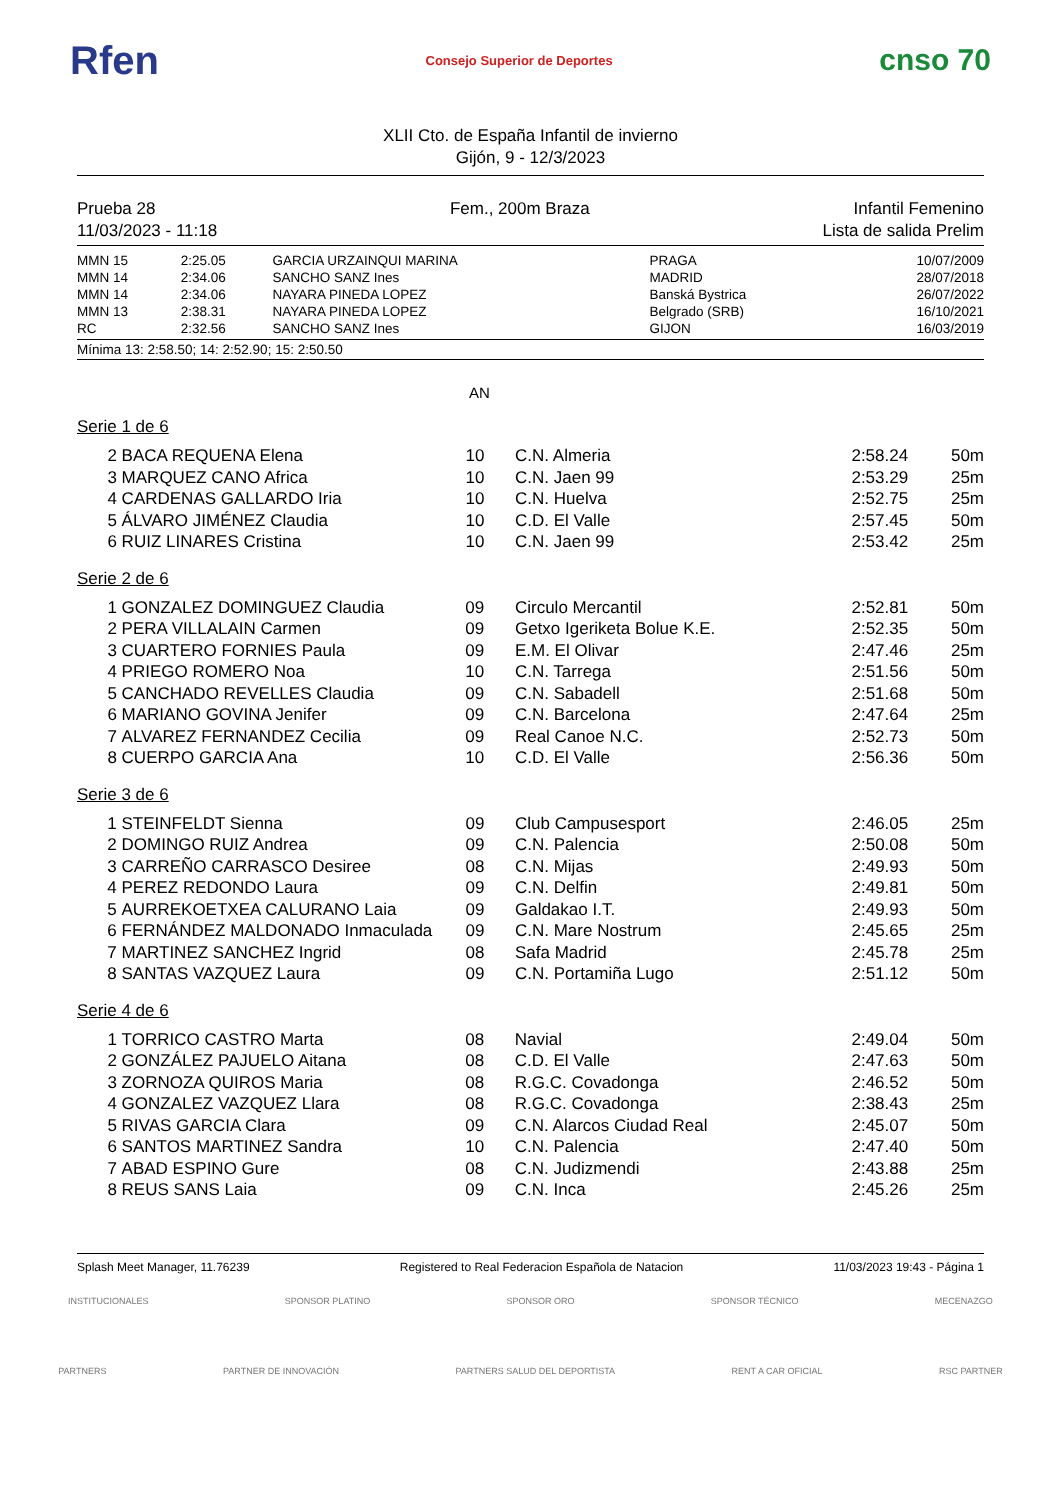Rfen Consejo Superior de Deportes cnso 70
XLII Cto. de España Infantil de invierno
Gijón, 9 - 12/3/2023
Prueba 28
11/03/2023 - 11:18
Fem., 200m Braza Infantil Femenino
Lista de salida Prelim
| MMN 15 | 2:25.05 | GARCIA URZAINQUI MARINA | PRAGA | 10/07/2009 |
| MMN 14 | 2:34.06 | SANCHO SANZ Ines | MADRID | 28/07/2018 |
| MMN 14 | 2:34.06 | NAYARA PINEDA LOPEZ | Banská Bystrica | 26/07/2022 |
| MMN 13 | 2:38.31 | NAYARA PINEDA LOPEZ | Belgrado (SRB) | 16/10/2021 |
| RC | 2:32.56 | SANCHO SANZ Ines | GIJON | 16/03/2019 |
Mínima 13: 2:58.50; 14: 2:52.90; 15: 2:50.50
AN
Serie 1 de 6
| 2 | BACA REQUENA Elena | 10 | C.N. Almeria | 2:58.24 | 50m |
| 3 | MARQUEZ CANO Africa | 10 | C.N. Jaen 99 | 2:53.29 | 25m |
| 4 | CARDENAS GALLARDO Iria | 10 | C.N. Huelva | 2:52.75 | 25m |
| 5 | ÁLVARO JIMÉNEZ Claudia | 10 | C.D. El Valle | 2:57.45 | 50m |
| 6 | RUIZ LINARES Cristina | 10 | C.N. Jaen 99 | 2:53.42 | 25m |
Serie 2 de 6
| 1 | GONZALEZ DOMINGUEZ Claudia | 09 | Circulo Mercantil | 2:52.81 | 50m |
| 2 | PERA VILLALAIN Carmen | 09 | Getxo Igeriketa Bolue K.E. | 2:52.35 | 50m |
| 3 | CUARTERO FORNIES Paula | 09 | E.M. El Olivar | 2:47.46 | 25m |
| 4 | PRIEGO ROMERO Noa | 10 | C.N. Tarrega | 2:51.56 | 50m |
| 5 | CANCHADO REVELLES Claudia | 09 | C.N. Sabadell | 2:51.68 | 50m |
| 6 | MARIANO GOVINA Jenifer | 09 | C.N. Barcelona | 2:47.64 | 25m |
| 7 | ALVAREZ FERNANDEZ Cecilia | 09 | Real Canoe N.C. | 2:52.73 | 50m |
| 8 | CUERPO GARCIA Ana | 10 | C.D. El Valle | 2:56.36 | 50m |
Serie 3 de 6
| 1 | STEINFELDT Sienna | 09 | Club Campusesport | 2:46.05 | 25m |
| 2 | DOMINGO RUIZ Andrea | 09 | C.N. Palencia | 2:50.08 | 50m |
| 3 | CARREÑO CARRASCO Desiree | 08 | C.N. Mijas | 2:49.93 | 50m |
| 4 | PEREZ REDONDO Laura | 09 | C.N. Delfin | 2:49.81 | 50m |
| 5 | AURREKOETXEA CALURANO Laia | 09 | Galdakao I.T. | 2:49.93 | 50m |
| 6 | FERNÁNDEZ MALDONADO Inmaculada | 09 | C.N. Mare Nostrum | 2:45.65 | 25m |
| 7 | MARTINEZ SANCHEZ Ingrid | 08 | Safa Madrid | 2:45.78 | 25m |
| 8 | SANTAS VAZQUEZ Laura | 09 | C.N. Portamiña Lugo | 2:51.12 | 50m |
Serie 4 de 6
| 1 | TORRICO CASTRO Marta | 08 | Navial | 2:49.04 | 50m |
| 2 | GONZÁLEZ PAJUELO Aitana | 08 | C.D. El Valle | 2:47.63 | 50m |
| 3 | ZORNOZA QUIROS Maria | 08 | R.G.C. Covadonga | 2:46.52 | 50m |
| 4 | GONZALEZ VAZQUEZ Llara | 08 | R.G.C. Covadonga | 2:38.43 | 25m |
| 5 | RIVAS GARCIA Clara | 09 | C.N. Alarcos Ciudad Real | 2:45.07 | 50m |
| 6 | SANTOS MARTINEZ Sandra | 10 | C.N. Palencia | 2:47.40 | 50m |
| 7 | ABAD ESPINO Gure | 08 | C.N. Judizmendi | 2:43.88 | 25m |
| 8 | REUS SANS Laia | 09 | C.N. Inca | 2:45.26 | 25m |
Splash Meet Manager, 11.76239 Registered to Real Federacion Española de Natacion 11/03/2023 19:43 - Página 1
INSTITUCIONALES SPONSOR PLATINO SPONSOR ORO SPONSOR TÉCNICO MECENAZGO
PARTNERS PARTNER DE INNOVACIÓN PARTNERS SALUD DEL DEPORTISTA RENT A CAR OFICIAL RSC PARTNER